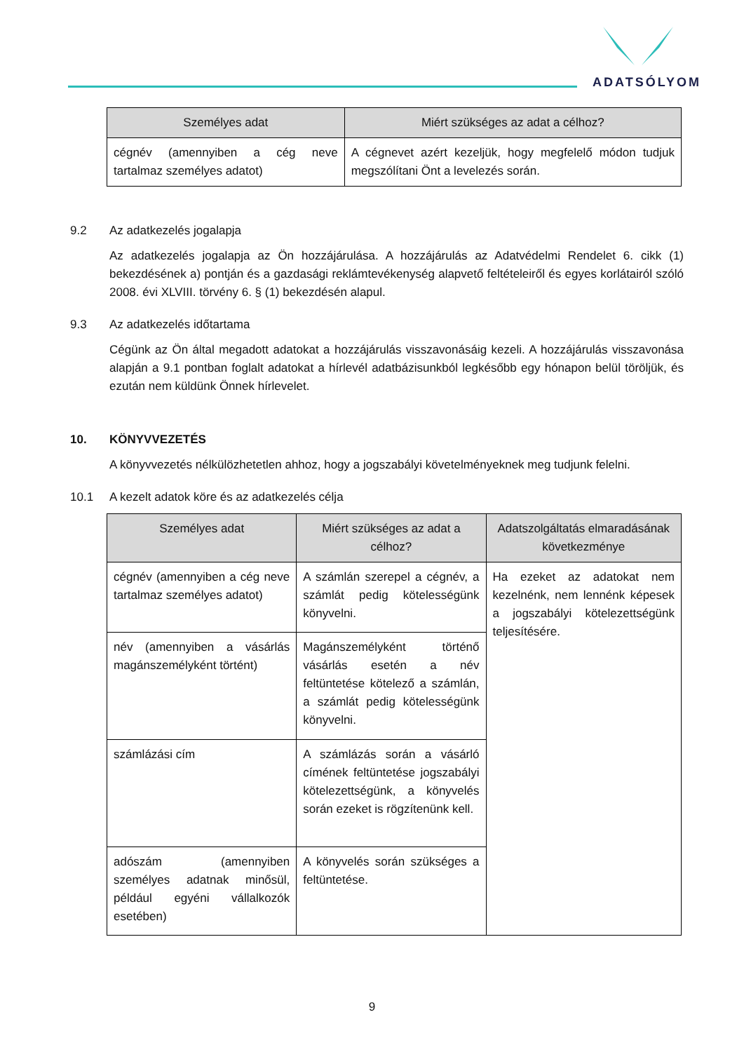ADATSÓLYOM
| Személyes adat | Miért szükséges az adat a célhoz? |
| --- | --- |
| cégnév (amennyiben a cég neve tartalmaz személyes adatot) | A cégnevet azért kezeljük, hogy megfelelő módon tudjuk megszólítani Önt a levelezés során. |
9.2 Az adatkezelés jogalapja
Az adatkezelés jogalapja az Ön hozzájárulása. A hozzájárulás az Adatvédelmi Rendelet 6. cikk (1) bekezdésének a) pontján és a gazdasági reklámtevékenység alapvető feltételeiről és egyes korlátairól szóló 2008. évi XLVIII. törvény 6. § (1) bekezdésén alapul.
9.3 Az adatkezelés időtartama
Cégünk az Ön által megadott adatokat a hozzájárulás visszavonásáig kezeli. A hozzájárulás visszavonása alapján a 9.1 pontban foglalt adatokat a hírlevél adatbázisunkból legkésőbb egy hónapon belül töröljük, és ezután nem küldünk Önnek hírlevelet.
10. KÖNYVVEZETÉS
A könyvvezetés nélkülözhetetlen ahhoz, hogy a jogszabályi követelményeknek meg tudjunk felelni.
10.1 A kezelt adatok köre és az adatkezelés célja
| Személyes adat | Miért szükséges az adat a célhoz? | Adatszolgáltatás elmaradásának következménye |
| --- | --- | --- |
| cégnév (amennyiben a cég neve tartalmaz személyes adatot) | A számlán szerepel a cégnév, a számlát pedig kötelességünk könyvelni. | Ha ezeket az adatokat nem kezelnénk, nem lennénk képesek a jogszabályi kötelezettségünk teljesítésére. |
| név (amennyiben a vásárlás magánszemélyként történt) | Magánszemélyként történő vásárlás esetén a név feltüntetése kötelező a számlán, a számlát pedig kötelességünk könyvelni. | |
| számlázási cím | A számlázás során a vásárló címének feltüntetése jogszabályi kötelezettségünk, a könyvelés során ezeket is rögzítenünk kell. | |
| adószám (amennyiben személyes adatnak minősül, például egyéni vállalkozók esetében) | A könyvelés során szükséges a feltüntetése. | |
9